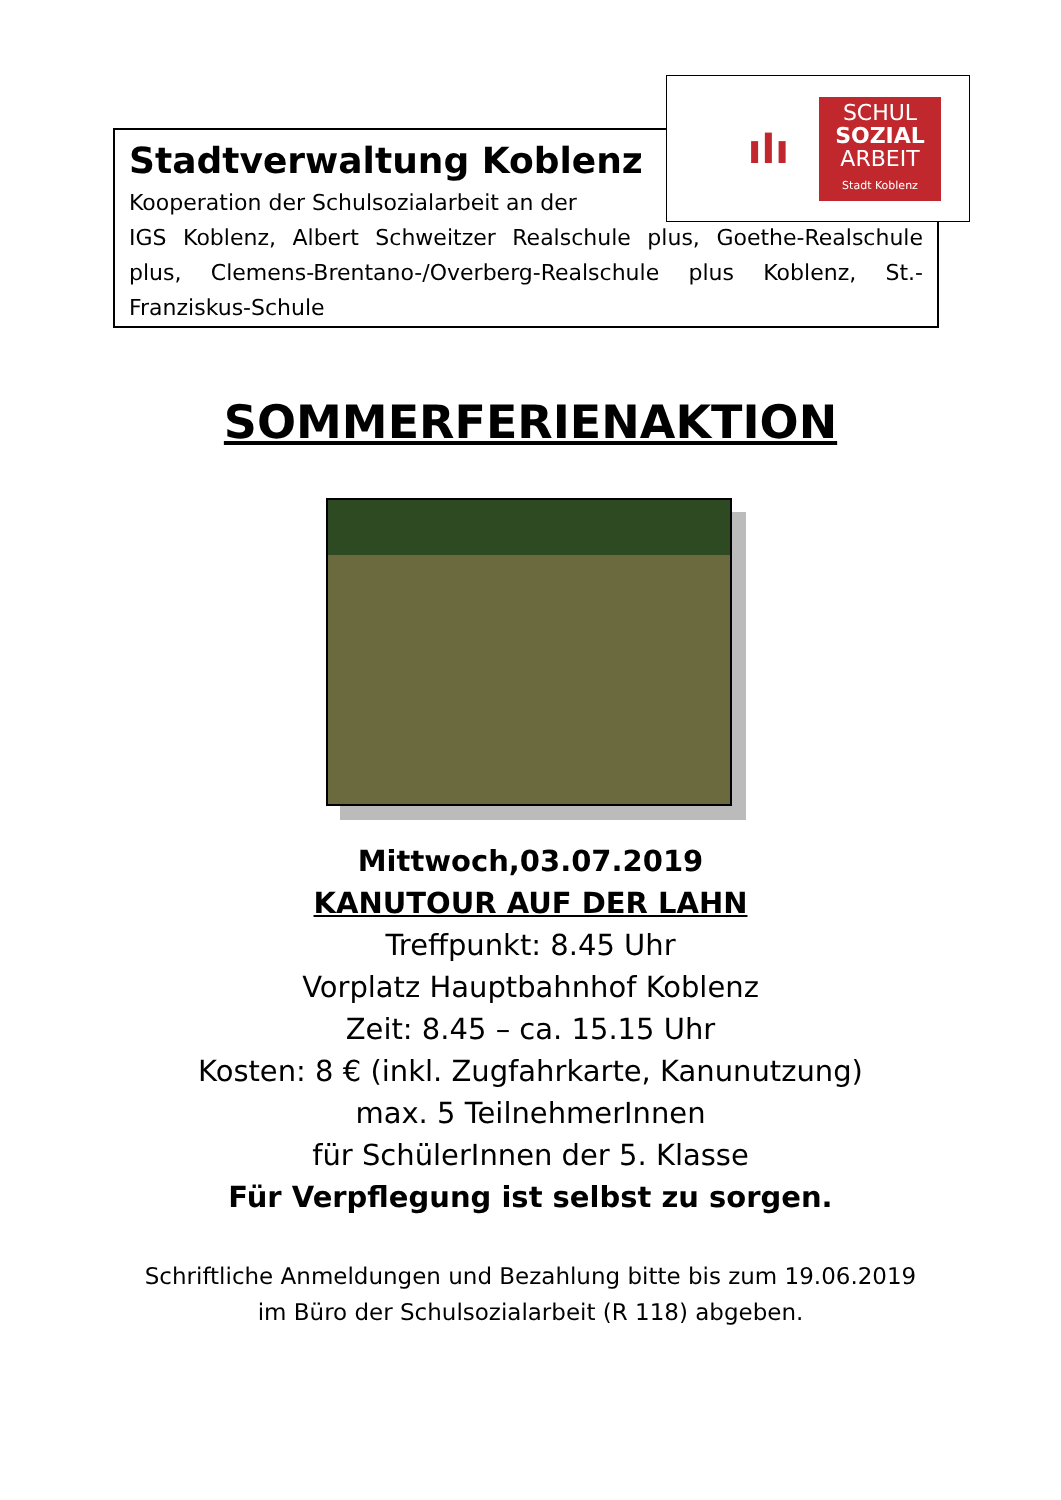Stadtverwaltung Koblenz
Kooperation der Schulsozialarbeit an der
IGS Koblenz, Albert Schweitzer Realschule plus, Goethe-Realschule plus, Clemens-Brentano-/Overberg-Realschule plus Koblenz, St.-Franziskus-Schule
ılı
SCHUL
SOZIAL
ARBEIT
Stadt Koblenz
SOMMERFERIENAKTION
Mittwoch,03.07.2019
KANUTOUR AUF DER LAHN
Treffpunkt: 8.45 Uhr
Vorplatz Hauptbahnhof Koblenz
Zeit: 8.45 – ca. 15.15 Uhr
Kosten: 8 € (inkl. Zugfahrkarte, Kanunutzung)
max. 5 TeilnehmerInnen
für SchülerInnen der 5. Klasse
Für Verpflegung ist selbst zu sorgen.
Schriftliche Anmeldungen und Bezahlung bitte bis zum 19.06.2019
im Büro der Schulsozialarbeit (R 118) abgeben.